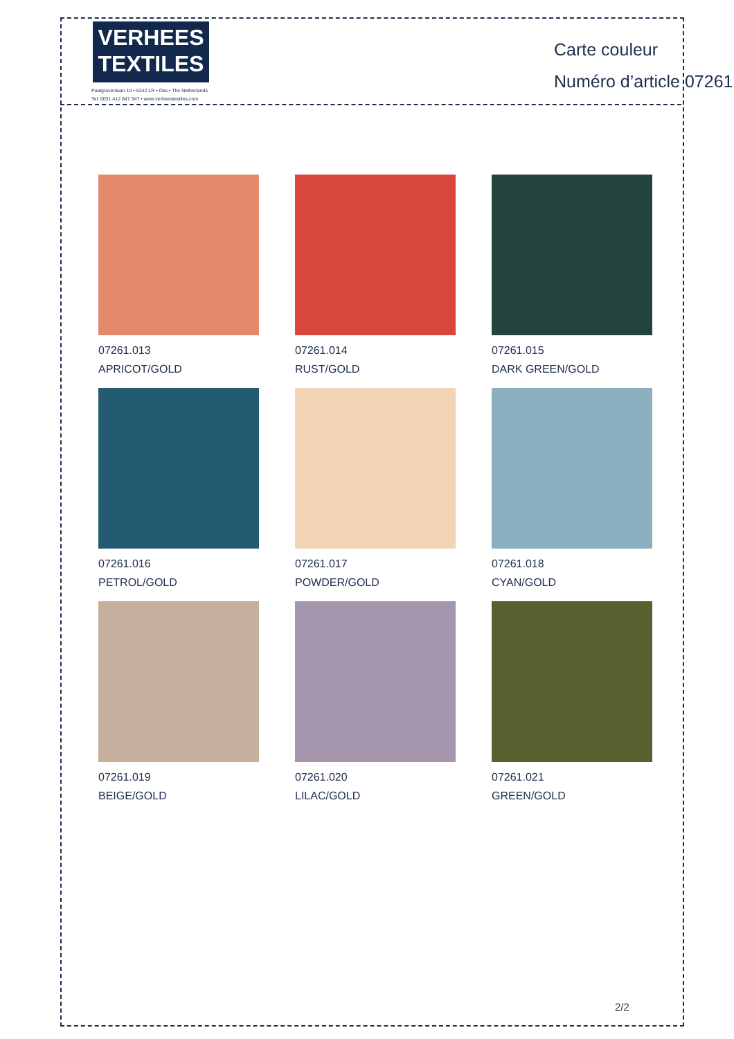VERHEES
TEXTILES
Paalgravenlaan 10 • 5342 LR • Oss • The Netherlands
Tel: 0031 412 647 347 • www.verheestextiles.com
Carte couleur
Numéro d’article 07261
07261.013
APRICOT/GOLD
07261.014
RUST/GOLD
07261.015
DARK GREEN/GOLD
07261.016
PETROL/GOLD
07261.017
POWDER/GOLD
07261.018
CYAN/GOLD
07261.019
BEIGE/GOLD
07261.020
LILAC/GOLD
07261.021
GREEN/GOLD
2/2